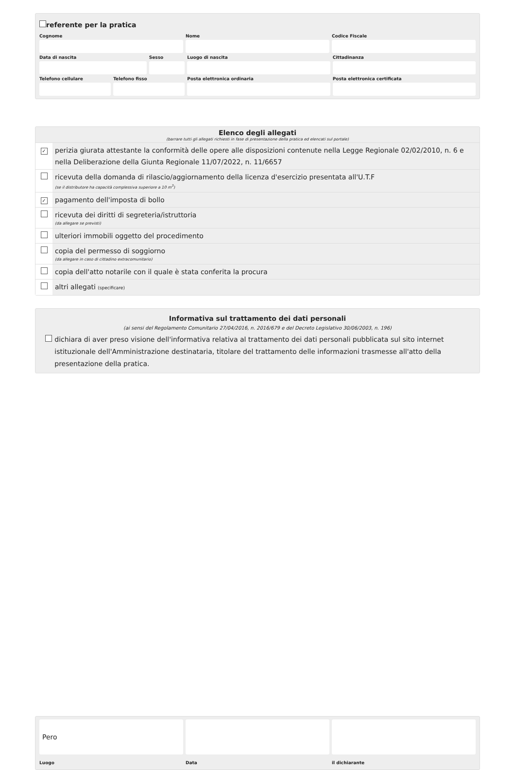referente per la pratica
Cognome Nome Codice Fiscale
Data di nascita Sesso Luogo di nascita Cittadinanza
Telefono cellulare Telefono fisso Posta elettronica ordinaria Posta elettronica certificata
Elenco degli allegati
(barrare tutti gli allegati richiesti in fase di presentazione della pratica ed elencati sul portale)
| ✓ | perizia giurata attestante la conformità delle opere alle disposizioni contenute nella Legge Regionale 02/02/2010, n. 6 e nella Deliberazione della Giunta Regionale 11/07/2022, n. 11/6657 |
| | ricevuta della domanda di rilascio/aggiornamento della licenza d'esercizio presentata all'U.T.F (se il distributore ha capacità complessiva superiore a 10 m<sup>3</sup>) |
| ✓ | pagamento dell'imposta di bollo |
| | ricevuta dei diritti di segreteria/istruttoria (da allegare se previsti) |
| | ulteriori immobili oggetto del procedimento |
| | copia del permesso di soggiorno (da allegare in caso di cittadino extracomunitario) |
| | copia dell'atto notarile con il quale è stata conferita la procura |
| | altri allegati (specificare) |
Informativa sul trattamento dei dati personali
(ai sensi del Regolamento Comunitario 27/04/2016, n. 2016/679 e del Decreto Legislativo 30/06/2003, n. 196)
dichiara di aver preso visione dell'informativa relativa al trattamento dei dati personali pubblicata sul sito internet istituzionale dell'Amministrazione destinataria, titolare del trattamento delle informazioni trasmesse all'atto della presentazione della pratica.
Pero
Luogo
Data il dichiarante